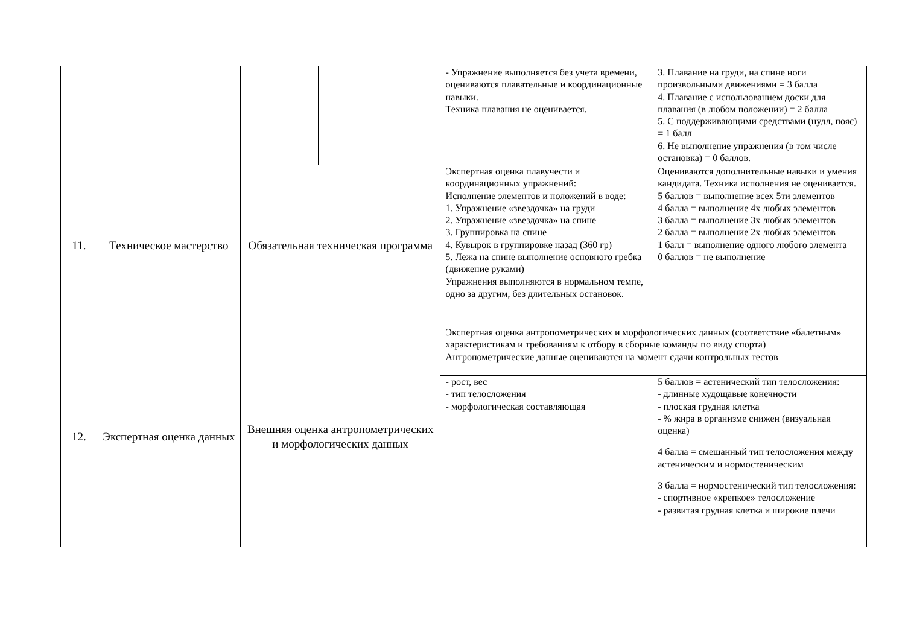| | | | | - Упражнение выполняется без учета времени, оцениваются плавательные и координационные навыки. Техника плавания не оценивается. | 3. Плавание на груди, на спине ноги произвольными движениями = 3 балла 4. Плавание с использованием доски для плавания (в любом положении) = 2 балла 5. С поддерживающими средствами (нудл, пояс) = 1 балл 6. Не выполнение упражнения (в том числе остановка) = 0 баллов. |
| 11. | Техническое мастерство | Обязательная техническая программа | | Экспертная оценка плавучести и координационных упражнений: Исполнение элементов и положений в воде: 1. Упражнение «звездочка» на груди 2. Упражнение «звездочка» на спине 3. Группировка на спине 4. Кувырок в группировке назад (360 гр) 5. Лежа на спине выполнение основного гребка (движение руками) Упражнения выполняются в нормальном темпе, одно за другим, без длительных остановок. | Оцениваются дополнительные навыки и умения кандидата. Техника исполнения не оценивается. 5 баллов = выполнение всех 5ти элементов 4 балла = выполнение 4х любых элементов 3 балла = выполнение 3х любых элементов 2 балла = выполнение 2х любых элементов 1 балл = выполнение одного любого элемента 0 баллов = не выполнение |
| 12. | Экспертная оценка данных | Внешняя оценка антропометрических и морфологических данных | | Экспертная оценка антропометрических и морфологических данных (соответствие «балетным» характеристикам и требованиям к отбору в сборные команды по виду спорта) Антропометрические данные оцениваются на момент сдачи контрольных тестов | |
| | | | | - рост, вес - тип телосложения - морфологическая составляющая | 5 баллов = астенический тип телосложения: - длинные худощавые конечности - плоская грудная клетка - % жира в организме снижен (визуальная оценка) 4 балла = смешанный тип телосложения между астеническим и нормостеническим 3 балла = нормостенический тип телосложения: - спортивное «крепкое» телосложение - развитая грудная клетка и широкие плечи |